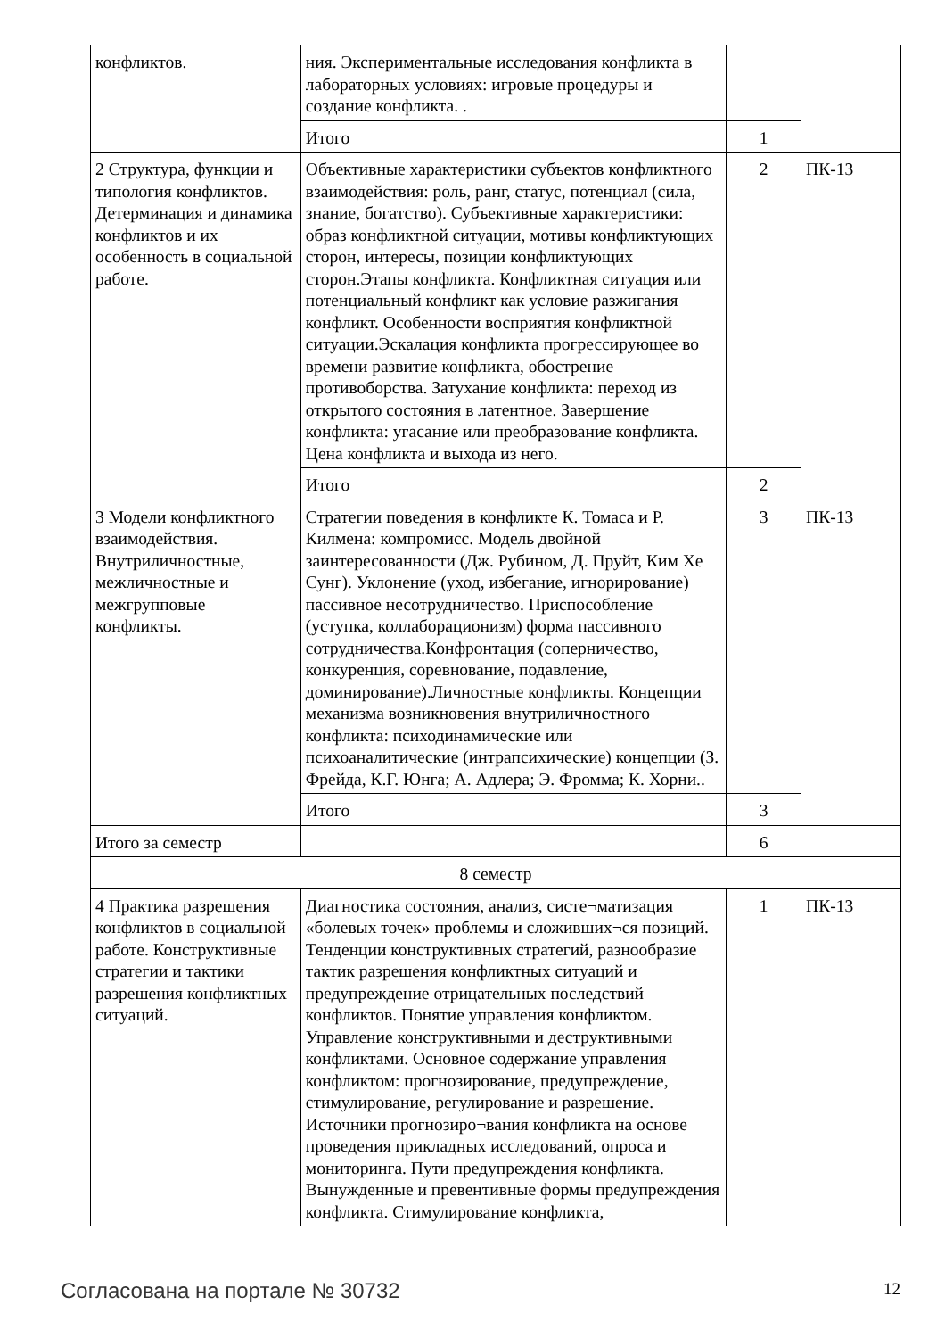| конфликтов. | ния. Экспериментальные исследования конфликта в лабораторных условиях: игровые процедуры и создание конфликта. . | | |
| | Итого | 1 | |
| 2 Структура, функции и типология конфликтов. Детерминация и динамика конфликтов и их особенность в социальной работе. | Объективные характеристики субъектов конфликтного взаимодействия: роль, ранг, статус, потенциал (сила, знание, богатство). Субъективные характеристики: образ конфликтной ситуации, мотивы конфликтующих сторон, интересы, позиции конфликтующих сторон.Этапы конфликта. Конфликтная ситуация или потенциальный конфликт как условие разжигания конфликт. Особенности восприятия конфликтной ситуации.Эскалация конфликта прогрессирующее во времени развитие конфликта, обострение противоборства. Затухание конфликта: переход из открытого состояния в латентное. Завершение конфликта: угасание или преобразование конфликта. Цена конфликта и выхода из него. | 2 | ПК-13 |
| | Итого | 2 | |
| 3 Модели конфликтного взаимодействия. Внутриличностные, межличностные и межгрупповые конфликты. | Стратегии поведения в конфликте К. Томаса и Р. Килмена: компромисс. Модель двойной заинтересованности (Дж. Рубином, Д. Пруйт, Ким Хе Сунг). Уклонение (уход, избегание, игнорирование) пассивное несотрудничество. Приспособление (уступка, коллаборационизм) форма пассивного сотрудничества.Конфронтация (соперничество, конкуренция, соревнование, подавление, доминирование).Личностные конфликты. Концепции механизма возникновения внутриличностного конфликта: психодинамические или психоаналитические (интрапсихические) концепции (З. Фрейда, К.Г. Юнга; А. Адлера; Э. Фромма; К. Хорни.. | 3 | ПК-13 |
| | Итого | 3 | |
| Итого за семестр | | 6 | |
| 8 семестр | | | |
| 4 Практика разрешения конфликтов в социальной работе. Конструктивные стратегии и тактики разрешения конфликтных ситуаций. | Диагностика состояния, анализ, систе¬матизация «болевых точек» проблемы и сложивших¬ся позиций. Тенденции конструктивных стратегий, разнообразие тактик разрешения конфликтных ситуаций и предупреждение отрицательных последствий конфликтов. Понятие управления конфликтом. Управление конструктивными и деструктивными конфликтами. Основное содержание управления конфликтом: прогнозирование, предупреждение, стимулирование, регулирование и разрешение. Источники прогнозиро¬вания конфликта на основе проведения прикладных исследований, опроса и мониторинга. Пути предупреждения конфликта. Вынужденные и превентивные формы предупреждения конфликта. Стимулирование конфликта, | 1 | ПК-13 |
Согласована на портале № 30732 12